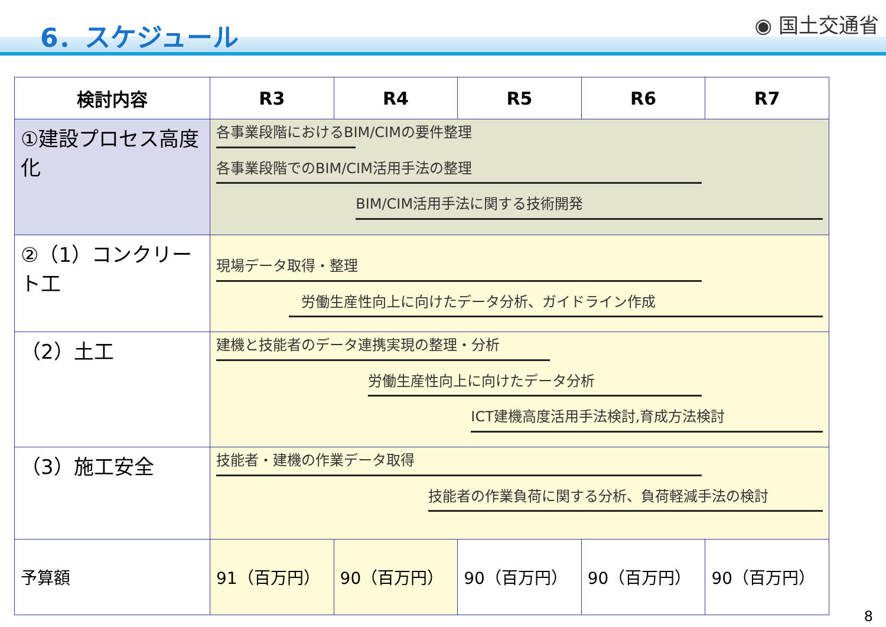6．スケジュール
◉ 国土交通省
| 検討内容 | R3 | R4 | R5 | R6 | R7 |
| --- | --- | --- | --- | --- | --- |
| ①建設プロセス高度化 | 各事業段階におけるBIM/CIMの要件整理 各事業段階でのBIM/CIM活用手法の整理 BIM/CIM活用手法に関する技術開発 | | | | |
| ②（1）コンクリート工 | 現場データ取得・整理 労働生産性向上に向けたデータ分析、ガイドライン作成 | | | | |
| （2）土工 | 建機と技能者のデータ連携実現の整理・分析 労働生産性向上に向けたデータ分析 ICT建機高度活用手法検討,育成方法検討 | | | | |
| （3）施工安全 | 技能者・建機の作業データ取得 技能者の作業負荷に関する分析、負荷軽減手法の検討 | | | | |
| 予算額 | 91（百万円） | 90（百万円） | 90（百万円） | 90（百万円） | 90（百万円） |
8